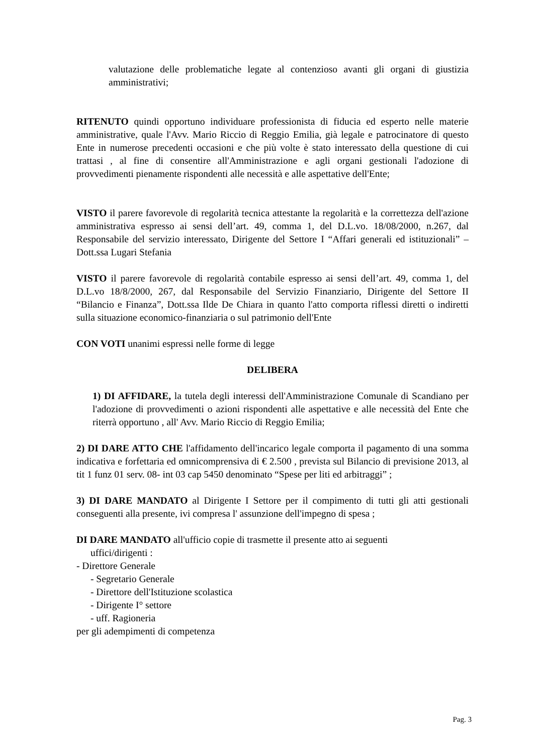valutazione delle problematiche legate al contenzioso avanti gli organi di giustizia amministrativi;
RITENUTO quindi opportuno individuare professionista di fiducia ed esperto nelle materie amministrative, quale l'Avv. Mario Riccio di Reggio Emilia, già legale e patrocinatore di questo Ente in numerose precedenti occasioni e che più volte è stato interessato della questione di cui trattasi , al fine di consentire all'Amministrazione e agli organi gestionali l'adozione di provvedimenti pienamente rispondenti alle necessità e alle aspettative dell'Ente;
VISTO il parere favorevole di regolarità tecnica attestante la regolarità e la correttezza dell'azione amministrativa espresso ai sensi dell’art. 49, comma 1, del D.L.vo. 18/08/2000, n.267, dal Responsabile del servizio interessato, Dirigente del Settore I “Affari generali ed istituzionali” – Dott.ssa Lugari Stefania
VISTO il parere favorevole di regolarità contabile espresso ai sensi dell’art. 49, comma 1, del D.L.vo 18/8/2000, 267, dal Responsabile del Servizio Finanziario, Dirigente del Settore II “Bilancio e Finanza”, Dott.ssa Ilde De Chiara in quanto l'atto comporta riflessi diretti o indiretti sulla situazione economico-finanziaria o sul patrimonio dell'Ente
CON VOTI unanimi espressi nelle forme di legge
DELIBERA
1) DI AFFIDARE, la tutela degli interessi dell'Amministrazione Comunale di Scandiano per l'adozione di provvedimenti o azioni rispondenti alle aspettative e alle necessità del Ente che riterrà opportuno , all' Avv. Mario Riccio di Reggio Emilia;
2) DI DARE ATTO CHE l'affidamento dell'incarico legale comporta il pagamento di una somma indicativa e forfettaria ed omnicomprensiva di € 2.500 , prevista sul Bilancio di previsione 2013, al tit 1 funz 01 serv. 08- int 03 cap 5450 denominato “Spese per liti ed arbitraggi” ;
3) DI DARE MANDATO al Dirigente I Settore per il compimento di tutti gli atti gestionali conseguenti alla presente, ivi compresa l' assunzione dell'impegno di spesa ;
DI DARE MANDATO all'ufficio copie di trasmette il presente atto ai seguenti
uffici/dirigenti :
- Direttore Generale
- Segretario Generale
- Direttore dell'Istituzione scolastica
- Dirigente I° settore
- uff. Ragioneria
per gli adempimenti di competenza
Pag. 3